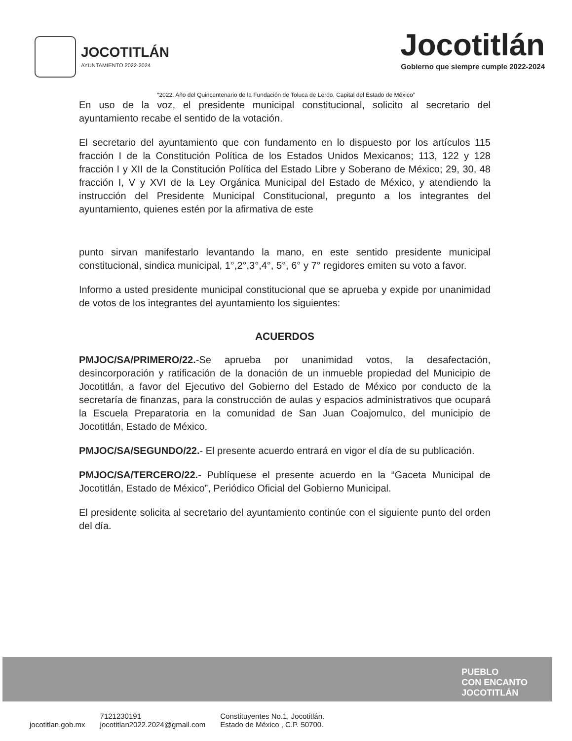JOCOTITLÁN
AYUNTAMIENTO 2022-2024
Jocotitlán
Gobierno que siempre cumple 2022-2024
“2022. Año del Quincentenario de la Fundación de Toluca de Lerdo, Capital del Estado de México”
En uso de la voz, el presidente municipal constitucional, solicito al secretario del ayuntamiento recabe el sentido de la votación.
El secretario del ayuntamiento que con fundamento en lo dispuesto por los artículos 115 fracción I de la Constitución Política de los Estados Unidos Mexicanos; 113, 122 y 128 fracción I y XII de la Constitución Política del Estado Libre y Soberano de México; 29, 30, 48 fracción I, V y XVI de la Ley Orgánica Municipal del Estado de México, y atendiendo la instrucción del Presidente Municipal Constitucional, pregunto a los integrantes del ayuntamiento, quienes estén por la afirmativa de este
punto sirvan manifestarlo levantando la mano, en este sentido presidente municipal constitucional, sindica municipal, 1°,2°,3°,4°, 5°, 6° y 7° regidores emiten su voto a favor.
Informo a usted presidente municipal constitucional que se aprueba y expide por unanimidad de votos de los integrantes del ayuntamiento los siguientes:
ACUERDOS
PMJOC/SA/PRIMERO/22.-Se aprueba por unanimidad votos, la desafectación, desincorporación y ratificación de la donación de un inmueble propiedad del Municipio de Jocotitlán, a favor del Ejecutivo del Gobierno del Estado de México por conducto de la secretaría de finanzas, para la construcción de aulas y espacios administrativos que ocupará la Escuela Preparatoria en la comunidad de San Juan Coajomulco, del municipio de Jocotitlán, Estado de México.
PMJOC/SA/SEGUNDO/22.- El presente acuerdo entrará en vigor el día de su publicación.
PMJOC/SA/TERCERO/22.- Publíquese el presente acuerdo en la “Gaceta Municipal de Jocotitlán, Estado de México”, Periódico Oficial del Gobierno Municipal.
El presidente solicita al secretario del ayuntamiento continúe con el siguiente punto del orden del día.
PUEBLO
CON ENCANTO
JOCOTITLÁN
jocotitlan.gob.mx 7121230191
jocotitlan2022.2024@gmail.com Constituyentes No.1, Jocotitlán.
Estado de México , C.P. 50700.